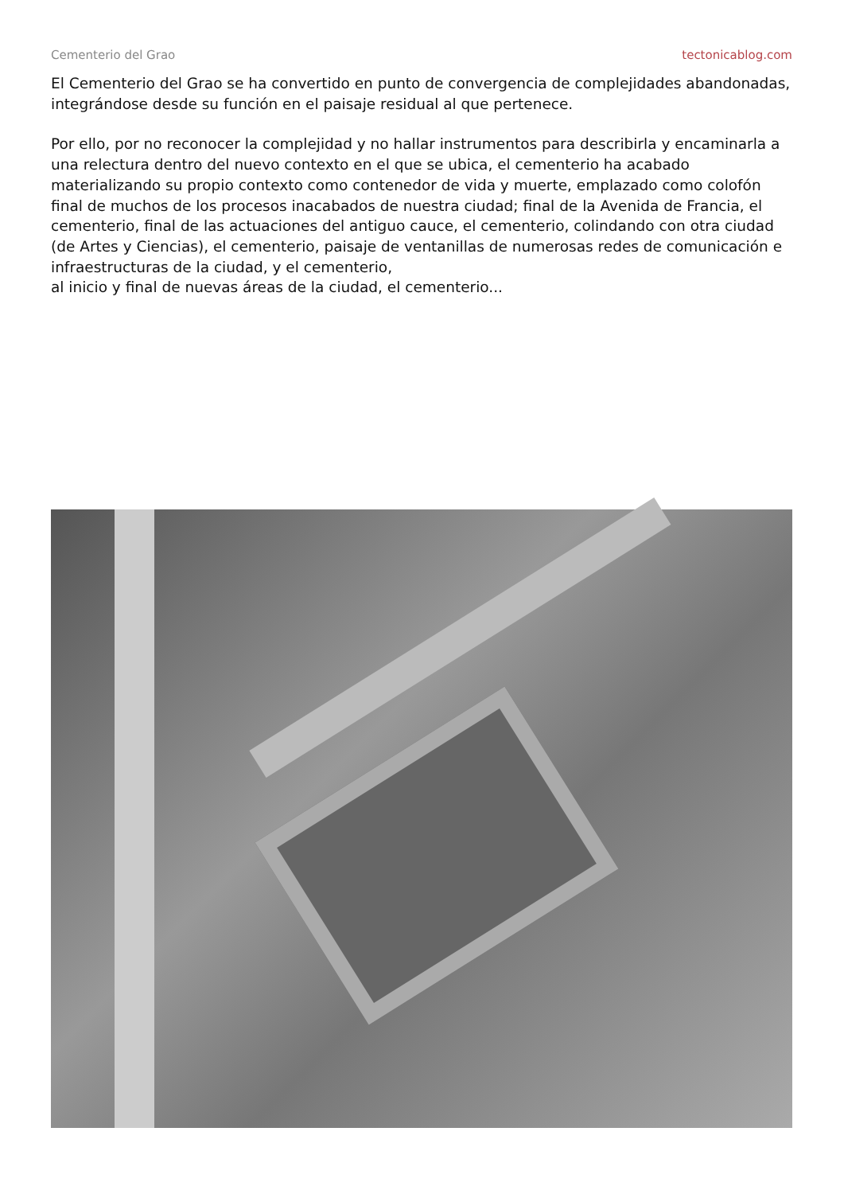Cementerio del Grao tectonicablog.com
El Cementerio del Grao se ha convertido en punto de convergencia de complejidades abandonadas, integrándose desde su función en el paisaje residual al que pertenece.
Por ello, por no reconocer la complejidad y no hallar instrumentos para describirla y encaminarla a una relectura dentro del nuevo contexto en el que se ubica, el cementerio ha acabado materializando su propio contexto como contenedor de vida y muerte, emplazado como colofón final de muchos de los procesos inacabados de nuestra ciudad; final de la Avenida de Francia, el cementerio, final de las actuaciones del antiguo cauce, el cementerio, colindando con otra ciudad (de Artes y Ciencias), el cementerio, paisaje de ventanillas de numerosas redes de comunicación e infraestructuras de la ciudad, y el cementerio,
al inicio y final de nuevas áreas de la ciudad, el cementerio...